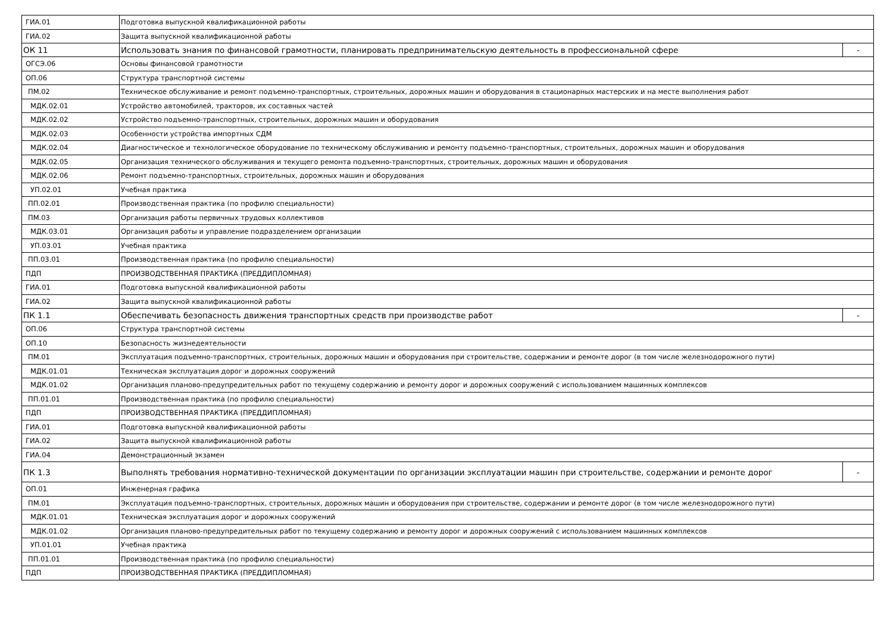| ГИА.01 | Подготовка выпускной квалификационной работы | |
| ГИА.02 | Защита выпускной квалификационной работы | |
| ОК 11 | Использовать знания по финансовой грамотности, планировать предпринимательскую деятельность в профессиональной сфере | - |
| ОГСЭ.06 | Основы финансовой грамотности | |
| ОП.06 | Структура транспортной системы | |
| ПМ.02 | Техническое обслуживание и ремонт подъемно-транспортных, строительных, дорожных машин и оборудования в стационарных мастерских и на месте выполнения работ | |
| МДК.02.01 | Устройство автомобилей, тракторов, их составных частей | |
| МДК.02.02 | Устройство подъемно-транспортных, строительных, дорожных машин и оборудования | |
| МДК.02.03 | Особенности устройства импортных СДМ | |
| МДК.02.04 | Диагностическое и технологическое оборудование по техническому обслуживанию и ремонту подъемно-транспортных, строительных, дорожных машин и оборудования | |
| МДК.02.05 | Организация технического обслуживания и текущего ремонта подъемно-транспортных, строительных, дорожных машин и оборудования | |
| МДК.02.06 | Ремонт подъемно-транспортных, строительных, дорожных машин и оборудования | |
| УП.02.01 | Учебная практика | |
| ПП.02.01 | Производственная практика (по профилю специальности) | |
| ПМ.03 | Организация работы первичных трудовых коллективов | |
| МДК.03.01 | Организация работы и управление подразделением организации | |
| УП.03.01 | Учебная практика | |
| ПП.03.01 | Производственная практика (по профилю специальности) | |
| ПДП | ПРОИЗВОДСТВЕННАЯ ПРАКТИКА (ПРЕДДИПЛОМНАЯ) | |
| ГИА.01 | Подготовка выпускной квалификационной работы | |
| ГИА.02 | Защита выпускной квалификационной работы | |
| ПК 1.1 | Обеспечивать безопасность движения транспортных средств при производстве работ | - |
| ОП.06 | Структура транспортной системы | |
| ОП.10 | Безопасность жизнедеятельности | |
| ПМ.01 | Эксплуатация подъемно-транспортных, строительных, дорожных машин и оборудования при строительстве, содержании и ремонте дорог (в том числе железнодорожного пути) | |
| МДК.01.01 | Техническая эксплуатация дорог и дорожных сооружений | |
| МДК.01.02 | Организация планово-предупредительных работ по текущему содержанию и ремонту дорог и дорожных сооружений с использованием машинных комплексов | |
| ПП.01.01 | Производственная практика (по профилю специальности) | |
| ПДП | ПРОИЗВОДСТВЕННАЯ ПРАКТИКА (ПРЕДДИПЛОМНАЯ) | |
| ГИА.01 | Подготовка выпускной квалификационной работы | |
| ГИА.02 | Защита выпускной квалификационной работы | |
| ГИА.04 | Демонстрационный экзамен | |
| ПК 1.3 | Выполнять требования нормативно-технической документации по организации эксплуатации машин при строительстве, содержании и ремонте дорог | - |
| ОП.01 | Инженерная графика | |
| ПМ.01 | Эксплуатация подъемно-транспортных, строительных, дорожных машин и оборудования при строительстве, содержании и ремонте дорог (в том числе железнодорожного пути) | |
| МДК.01.01 | Техническая эксплуатация дорог и дорожных сооружений | |
| МДК.01.02 | Организация планово-предупредительных работ по текущему содержанию и ремонту дорог и дорожных сооружений с использованием машинных комплексов | |
| УП.01.01 | Учебная практика | |
| ПП.01.01 | Производственная практика (по профилю специальности) | |
| ПДП | ПРОИЗВОДСТВЕННАЯ ПРАКТИКА (ПРЕДДИПЛОМНАЯ) | |